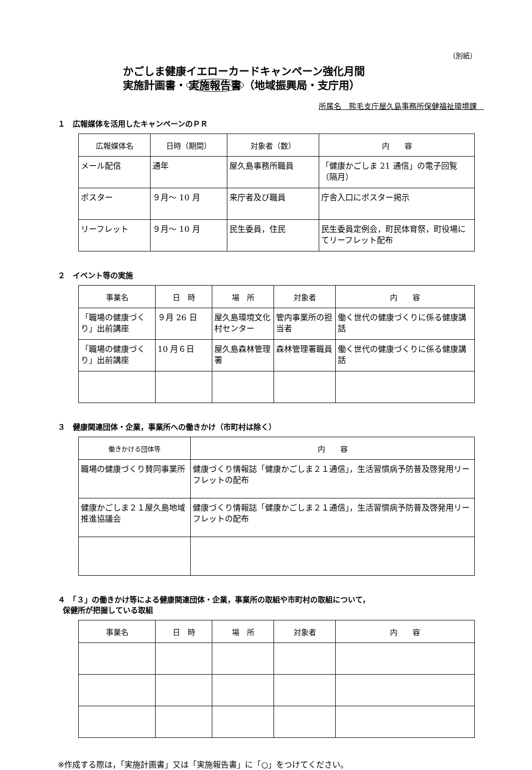（別紙）
かごしま健康イエローカードキャンペーン強化月間
実施計画書・ 実施報告書 （地域振興局・支庁用）
所属名　熊毛支庁屋久島事務所保健福祉環境課　
１　広報媒体を活用したキャンペーンのＰＲ
| 広報媒体名 | 日時（期間） | 対象者（数） | 内 容 |
| --- | --- | --- | --- |
| メール配信 | 通年 | 屋久島事務所職員 | 「健康かごしま 21 通信」の電子回覧（隔月） |
| ポスター | ９月～ 10 月 | 来庁者及び職員 | 庁舎入口にポスター掲示 |
| リーフレット | ９月～ 10 月 | 民生委員，住民 | 民生委員定例会，町民体育祭，町役場にてリーフレット配布 |
２　イベント等の実施
| 事業名 | 日 時 | 場 所 | 対象者 | 内 容 |
| --- | --- | --- | --- | --- |
| 「職場の健康づくり」出前講座 | ９月 26 日 | 屋久島環境文化村センター | 管内事業所の担当者 | 働く世代の健康づくりに係る健康講話 |
| 「職場の健康づくり」出前講座 | 10 月６日 | 屋久島森林管理署 | 森林管理署職員 | 働く世代の健康づくりに係る健康講話 |
３　健康関連団体・企業，事業所への働きかけ（市町村は除く）
| 働きかける団体等 | 内 容 |
| --- | --- |
| 職場の健康づくり賛同事業所 | 健康づくり情報誌「健康かごしま２１通信」，生活習慣病予防普及啓発用リーフレットの配布 |
| 健康かごしま２１屋久島地域推進協議会 | 健康づくり情報誌「健康かごしま２１通信」，生活習慣病予防普及啓発用リーフレットの配布 |
４　「３」の働きかけ等による健康関連団体・企業，事業所の取組や市町村の取組について，
保健所が把握している取組
| 事業名 | 日 時 | 場 所 | 対象者 | 内 容 |
| --- | --- | --- | --- | --- |
※作成する際は，「実施計画書」又は「実施報告書」に「○」をつけてください。